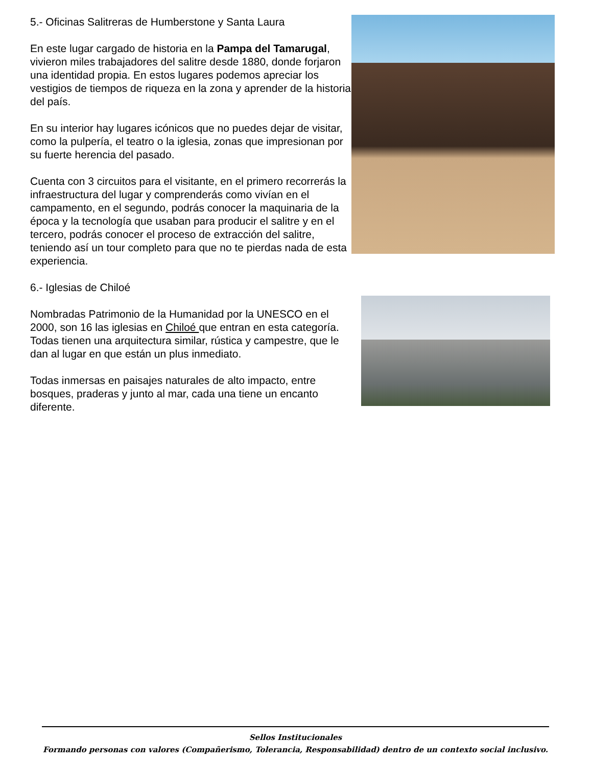5.- Oficinas Salitreras de Humberstone y Santa Laura
En este lugar cargado de historia en la Pampa del Tamarugal, vivieron miles trabajadores del salitre desde 1880, donde forjaron una identidad propia. En estos lugares podemos apreciar los vestigios de tiempos de riqueza en la zona y aprender de la historia del país.
En su interior hay lugares icónicos que no puedes dejar de visitar, como la pulpería, el teatro o la iglesia, zonas que impresionan por su fuerte herencia del pasado.
Cuenta con 3 circuitos para el visitante, en el primero recorrerás la infraestructura del lugar y comprenderás como vivían en el campamento, en el segundo, podrás conocer la maquinaria de la época y la tecnología que usaban para producir el salitre y en el tercero, podrás conocer el proceso de extracción del salitre, teniendo así un tour completo para que no te pierdas nada de esta experiencia.
6.- Iglesias de Chiloé
Nombradas Patrimonio de la Humanidad por la UNESCO en el 2000, son 16 las iglesias en Chiloé que entran en esta categoría. Todas tienen una arquitectura similar, rústica y campestre, que le dan al lugar en que están un plus inmediato.
Todas inmersas en paisajes naturales de alto impacto, entre bosques, praderas y junto al mar, cada una tiene un encanto diferente.
Sellos Institucionales
Formando personas con valores (Compañerismo, Tolerancia, Responsabilidad) dentro de un contexto social inclusivo.